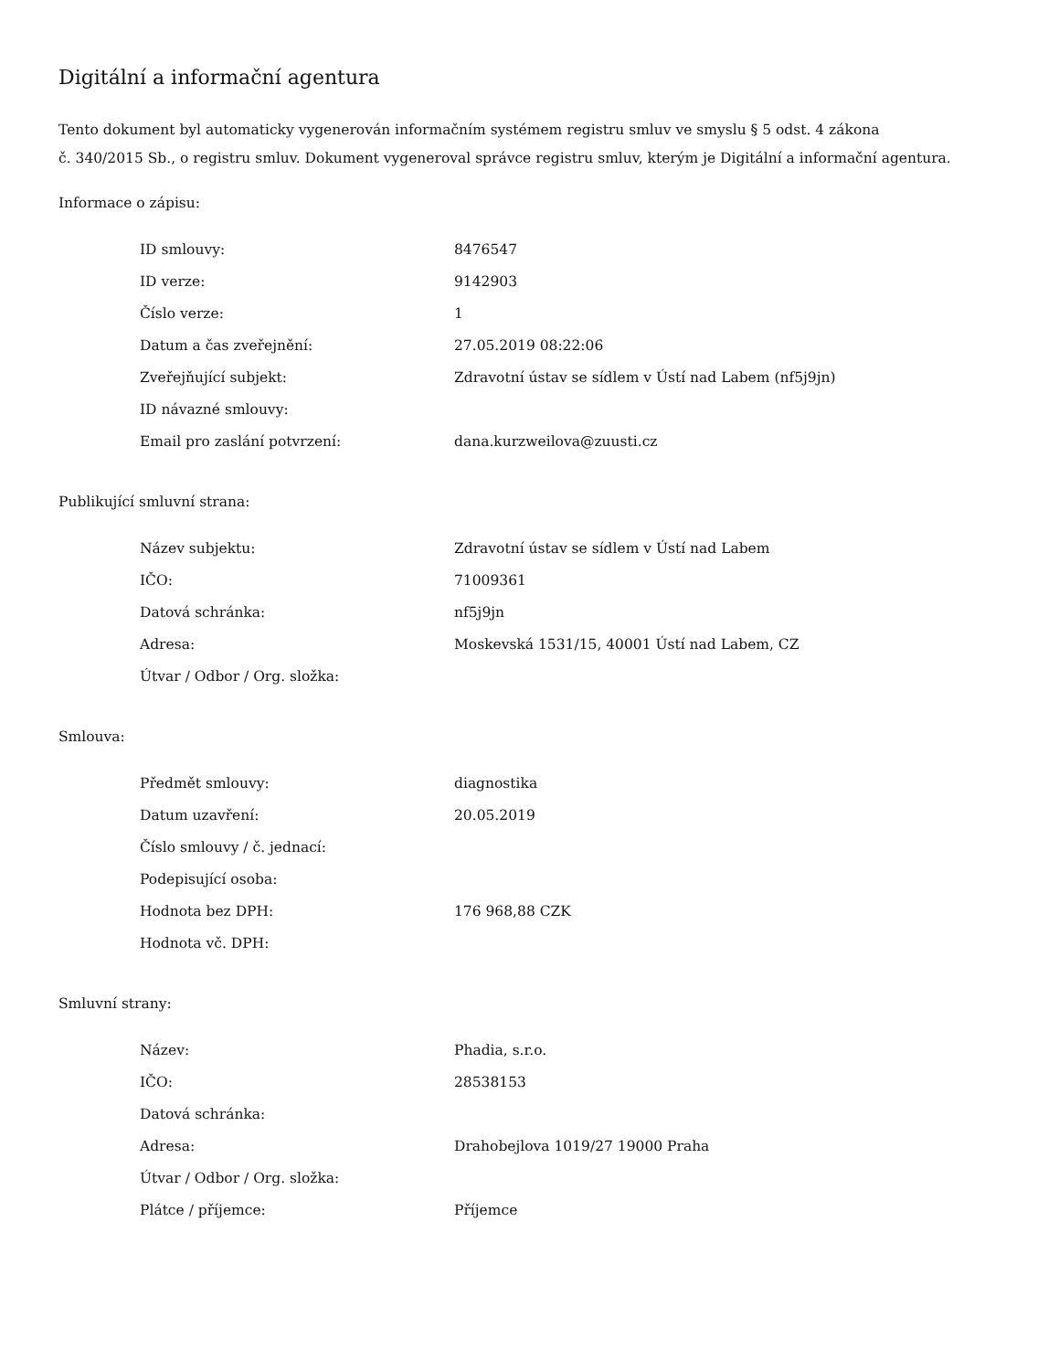Digitální a informační agentura
Tento dokument byl automaticky vygenerován informačním systémem registru smluv ve smyslu § 5 odst. 4 zákona
č. 340/2015 Sb., o registru smluv. Dokument vygeneroval správce registru smluv, kterým je Digitální a informační agentura.
Informace o zápisu:
| ID smlouvy: | 8476547 |
| ID verze: | 9142903 |
| Číslo verze: | 1 |
| Datum a čas zveřejnění: | 27.05.2019 08:22:06 |
| Zveřejňující subjekt: | Zdravotní ústav se sídlem v Ústí nad Labem (nf5j9jn) |
| ID návazné smlouvy: | |
| Email pro zaslání potvrzení: | dana.kurzweilova@zuusti.cz |
Publikující smluvní strana:
| Název subjektu: | Zdravotní ústav se sídlem v Ústí nad Labem |
| IČO: | 71009361 |
| Datová schránka: | nf5j9jn |
| Adresa: | Moskevská 1531/15, 40001 Ústí nad Labem, CZ |
| Útvar / Odbor / Org. složka: | |
Smlouva:
| Předmět smlouvy: | diagnostika |
| Datum uzavření: | 20.05.2019 |
| Číslo smlouvy / č. jednací: | |
| Podepisující osoba: | |
| Hodnota bez DPH: | 176 968,88 CZK |
| Hodnota vč. DPH: | |
Smluvní strany:
| Název: | Phadia, s.r.o. |
| IČO: | 28538153 |
| Datová schránka: | |
| Adresa: | Drahobejlova 1019/27 19000 Praha |
| Útvar / Odbor / Org. složka: | |
| Plátce / příjemce: | Příjemce |